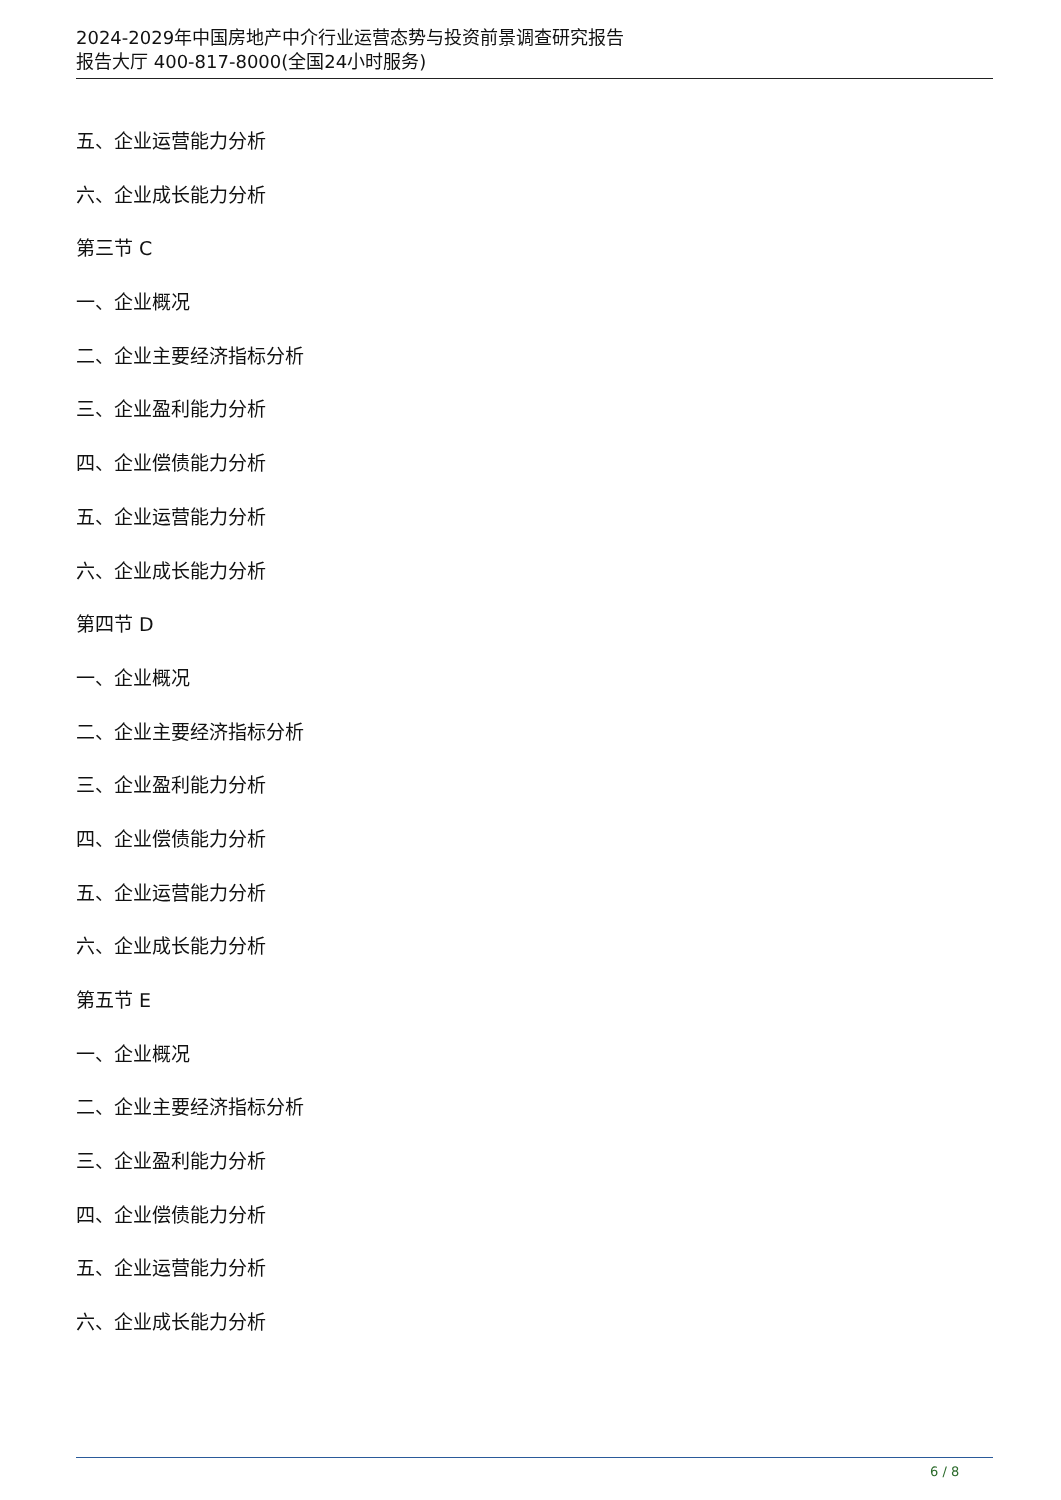2024-2029年中国房地产中介行业运营态势与投资前景调查研究报告
报告大厅 400-817-8000(全国24小时服务)
五、企业运营能力分析
六、企业成长能力分析
第三节 C
一、企业概况
二、企业主要经济指标分析
三、企业盈利能力分析
四、企业偿债能力分析
五、企业运营能力分析
六、企业成长能力分析
第四节 D
一、企业概况
二、企业主要经济指标分析
三、企业盈利能力分析
四、企业偿债能力分析
五、企业运营能力分析
六、企业成长能力分析
第五节 E
一、企业概况
二、企业主要经济指标分析
三、企业盈利能力分析
四、企业偿债能力分析
五、企业运营能力分析
六、企业成长能力分析
6 / 8